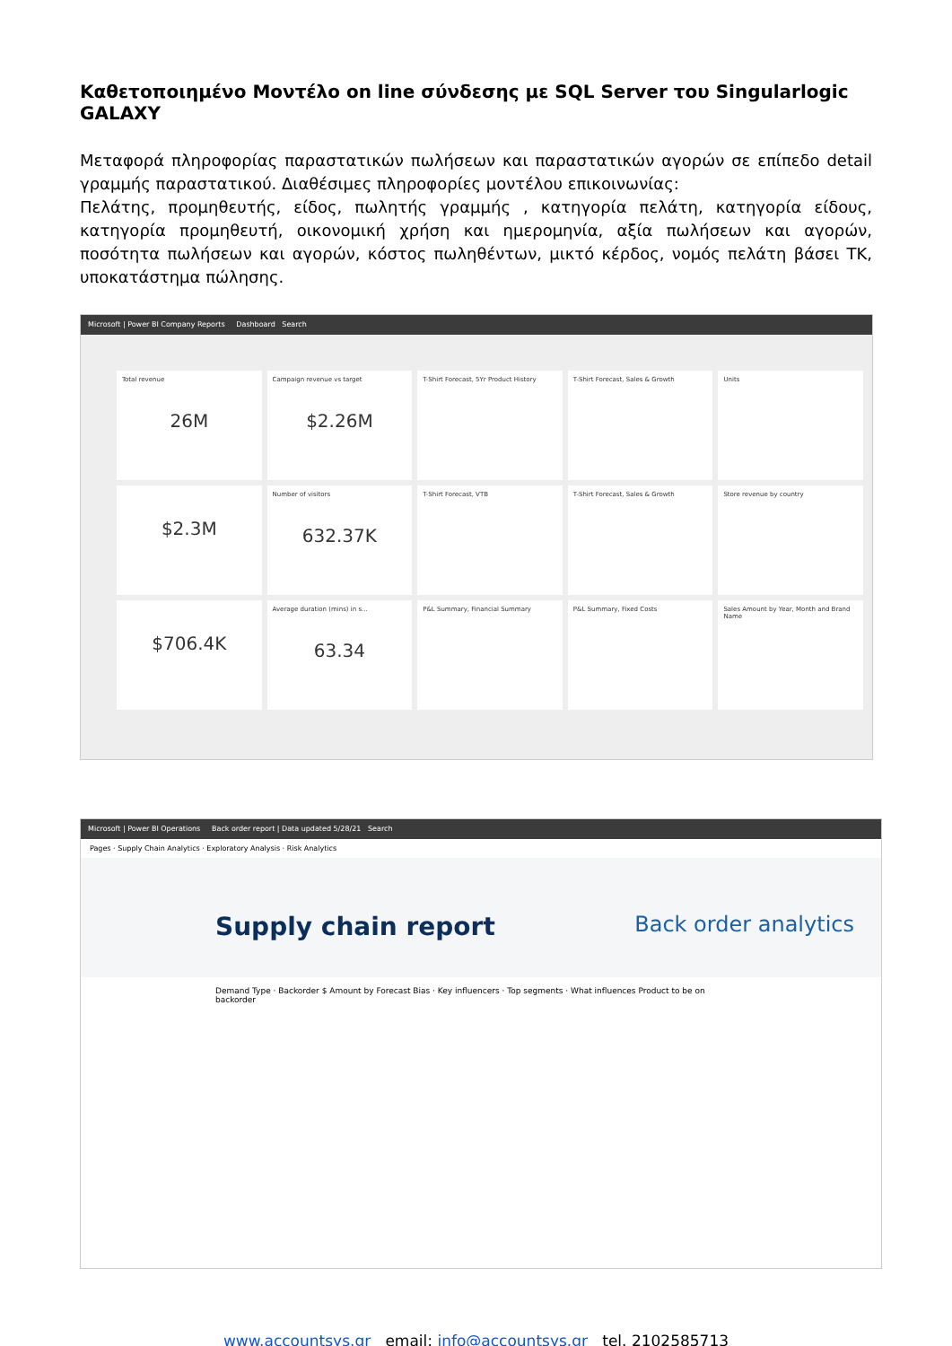Καθετοποιημένο Μοντέλο on line σύνδεσης με SQL Server του Singularlogic GALAXY
Μεταφορά πληροφορίας παραστατικών πωλήσεων και παραστατικών αγορών σε επίπεδο detail γραμμής παραστατικού. Διαθέσιμες πληροφορίες μοντέλου επικοινωνίας:
Πελάτης, προμηθευτής, είδος, πωλητής γραμμής , κατηγορία πελάτη, κατηγορία είδους, κατηγορία προμηθευτή, οικονομική χρήση και ημερομηνία, αξία πωλήσεων και αγορών, ποσότητα πωλήσεων και αγορών, κόστος πωληθέντων, μικτό κέρδος, νομός πελάτη βάσει ΤΚ, υποκατάστημα πώλησης.
Microsoft | Power BI Company Reports Dashboard Search
Total revenue
26M
Campaign revenue vs target
$2.26M
T-Shirt Forecast, 5Yr Product History
T-Shirt Forecast, Sales & Growth
Units
$2.3M
Number of visitors
632.37K
T-Shirt Forecast, VTB
T-Shirt Forecast, Sales & Growth
Store revenue by country
$706.4K
Average duration (mins) in s...
63.34
P&L Summary, Financial Summary
P&L Summary, Fixed Costs
Sales Amount by Year, Month and Brand Name
Microsoft | Power BI Operations Back order report | Data updated 5/28/21 Search
Pages · Supply Chain Analytics · Exploratory Analysis · Risk Analytics
Supply chain report Back order analytics
Demand Type · Backorder $ Amount by Forecast Bias · Key influencers · Top segments · What influences Product to be on backorder
www.accountsys.gr email: info@accountsys.gr tel. 2102585713